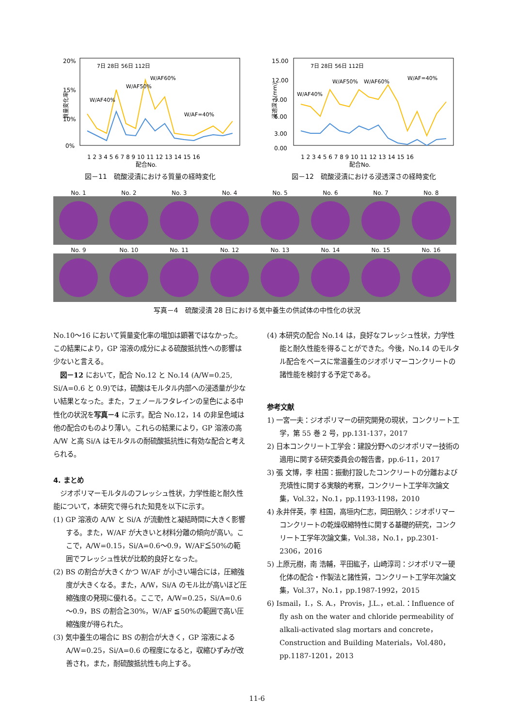20%
15%
10%
0%
1 2 3 4 5 6 7 8 9 10 11 12 13 14 15 16
配合No.
7日 28日 56日 112日
質量変化率
W/AF40%
W/AF50%
W/AF60%
W/AF=40%
図－11　硫酸浸漬における質量の経時変化
15.00
12.00
9.00
6.00
3.00
0.00
1 2 3 4 5 6 7 8 9 10 11 12 13 14 15 16
配合No.
7日 28日 56日 112日
浸透深さ(mm)
W/AF40%
W/AF50%
W/AF60%
W/AF=40%
図－12　硫酸浸漬における浸透深さの経時変化
No. 1 No. 2 No. 3 No. 4 No. 5 No. 6 No. 7 No. 8
No. 9 No. 10 No. 11 No. 12 No. 13 No. 14 No. 15 No. 16
写真－4　硫酸浸漬 28 日における気中養生の供試体の中性化の状況
No.10～16 において質量変化率の増加は顕著ではなかった。この結果により，GP 溶液の成分による硫酸抵抗性への影響は少ないと言える。
　図－12 において，配合 No.12 と No.14 (A/W=0.25, Si/A=0.6 と 0.9)では，硫酸はモルタル内部への浸透量が少ない結果となった。また，フェノールフタレインの呈色による中性化の状況を写真－4 に示す。配合 No.12，14 の非呈色域は他の配合のものより薄い。これらの結果により，GP 溶液の高 A/W と高 Si/A はモルタルの耐硫酸抵抗性に有効な配合と考えられる。
4. まとめ
　ジオポリマーモルタルのフレッシュ性状，力学性能と耐久性能について，本研究で得られた知見を以下に示す。
(1) GP 溶液の A/W と Si/A が流動性と凝結時間に大きく影響する。また，W/AF が大きいと材料分離の傾向が高い。ここで，A/W=0.15，Si/A=0.6～0.9，W/AF≦50%の範囲でフレッシュ性状が比較的良好となった。
(2) BS の割合が大きくかつ W/AF が小さい場合には，圧縮強度が大きくなる。また，A/W，Si/A のモル比が高いほど圧縮強度の発現に優れる。ここで，A/W=0.25，Si/A=0.6～0.9，BS の割合≧30%，W/AF ≦50%の範囲で高い圧縮強度が得られた。
(3) 気中養生の場合に BS の割合が大きく，GP 溶液による A/W=0.25，Si/A=0.6 の程度になると，収縮ひずみが改善され，また，耐硫酸抵抗性も向上する。
(4) 本研究の配合 No.14 は，良好なフレッシュ性状，力学性能と耐久性能を得ることができた。今後，No.14 のモルタル配合をベースに常温養生のジオポリマーコンクリートの諸性能を検討する予定である。
参考文献
1) 一宮一夫：ジオポリマーの研究開発の現状，コンクリート工学，第 55 巻 2 号，pp.131-137，2017
2) 日本コンクリート工学会：建設分野へのジオポリマー技術の適用に関する研究委員会の報告書，pp.6-11，2017
3) 張 文博，李 柱国：振動打設したコンクリートの分離および充填性に関する実験的考察，コンクリート工学年次論文集，Vol.32，No.1，pp.1193-1198，2010
4) 永井伴英，李 柱国，高垣内仁志，岡田朋久：ジオポリマーコンクリートの乾燥収縮特性に関する基礎的研究，コンクリート工学年次論文集，Vol.38，No.1，pp.2301-2306，2016
5) 上原元樹，南 浩輔，平田紘子，山崎淳司：ジオポリマー硬化体の配合・作製法と諸性質，コンクリート工学年次論文集，Vol.37，No.1，pp.1987-1992，2015
6) Ismail，I.，S. A.，Provis，J.L.，et.al.：Influence of fly ash on the water and chloride permeability of alkali-activated slag mortars and concrete，Construction and Building Materials，Vol.480，pp.1187-1201，2013
11-6